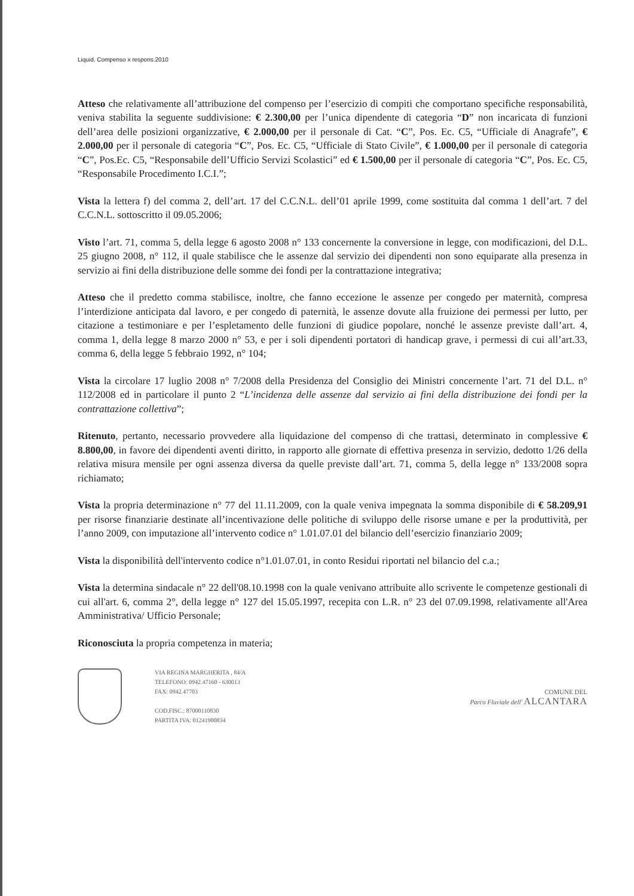Liquid. Compenso x respons.2010
Atteso che relativamente all’attribuzione del compenso per l’esercizio di compiti che comportano specifiche responsabilità, veniva stabilita la seguente suddivisione: € 2.300,00 per l’unica dipendente di categoria “D” non incaricata di funzioni dell’area delle posizioni organizzative, € 2.000,00 per il personale di Cat. “C”, Pos. Ec. C5, “Ufficiale di Anagrafe”, € 2.000,00 per il personale di categoria “C”, Pos. Ec. C5, “Ufficiale di Stato Civile”, € 1.000,00 per il personale di categoria “C”, Pos.Ec. C5, “Responsabile dell’Ufficio Servizi Scolastici” ed € 1.500,00 per il personale di categoria “C”, Pos. Ec. C5, “Responsabile Procedimento I.C.I.”;
Vista la lettera f) del comma 2, dell’art. 17 del C.C.N.L. dell’01 aprile 1999, come sostituita dal comma 1 dell’art. 7 del C.C.N.L. sottoscritto il 09.05.2006;
Visto l’art. 71, comma 5, della legge 6 agosto 2008 n° 133 concernente la conversione in legge, con modificazioni, del D.L. 25 giugno 2008, n° 112, il quale stabilisce che le assenze dal servizio dei dipendenti non sono equiparate alla presenza in servizio ai fini della distribuzione delle somme dei fondi per la contrattazione integrativa;
Atteso che il predetto comma stabilisce, inoltre, che fanno eccezione le assenze per congedo per maternità, compresa l’interdizione anticipata dal lavoro, e per congedo di paternità, le assenze dovute alla fruizione dei permessi per lutto, per citazione a testimoniare e per l’espletamento delle funzioni di giudice popolare, nonché le assenze previste dall’art. 4, comma 1, della legge 8 marzo 2000 n° 53, e per i soli dipendenti portatori di handicap grave, i permessi di cui all’art.33, comma 6, della legge 5 febbraio 1992, n° 104;
Vista la circolare 17 luglio 2008 n° 7/2008 della Presidenza del Consiglio dei Ministri concernente l’art. 71 del D.L. n° 112/2008 ed in particolare il punto 2 “L’incidenza delle assenze dal servizio ai fini della distribuzione dei fondi per la contrattazione collettiva”;
Ritenuto, pertanto, necessario provvedere alla liquidazione del compenso di che trattasi, determinato in complessive € 8.800,00, in favore dei dipendenti aventi diritto, in rapporto alle giornate di effettiva presenza in servizio, dedotto 1/26 della relativa misura mensile per ogni assenza diversa da quelle previste dall’art. 71, comma 5, della legge n° 133/2008 sopra richiamato;
Vista la propria determinazione n° 77 del 11.11.2009, con la quale veniva impegnata la somma disponibile di € 58.209,91 per risorse finanziarie destinate all’incentivazione delle politiche di sviluppo delle risorse umane e per la produttività, per l’anno 2009, con imputazione all’intervento codice n° 1.01.07.01 del bilancio dell’esercizio finanziario 2009;
Vista la disponibilità dell'intervento codice n°1.01.07.01, in conto Residui riportati nel bilancio del c.a.;
Vista la determina sindacale n° 22 dell'08.10.1998 con la quale venivano attribuite allo scrivente le competenze gestionali di cui all'art. 6, comma 2°, della legge n° 127 del 15.05.1997, recepita con L.R. n° 23 del 07.09.1998, relativamente all'Area Amministrativa/ Ufficio Personale;
Riconosciuta la propria competenza in materia;
VIA REGINA MARGHERITA , 84/A
TELEFONO: 0942.47160 - 630013
FAX: 0942.47703
COD.FISC.: 87000110830
PARTITA IVA: 01241900834
COMUNE DEL
Parco Fluviale dell' ALCANTARA